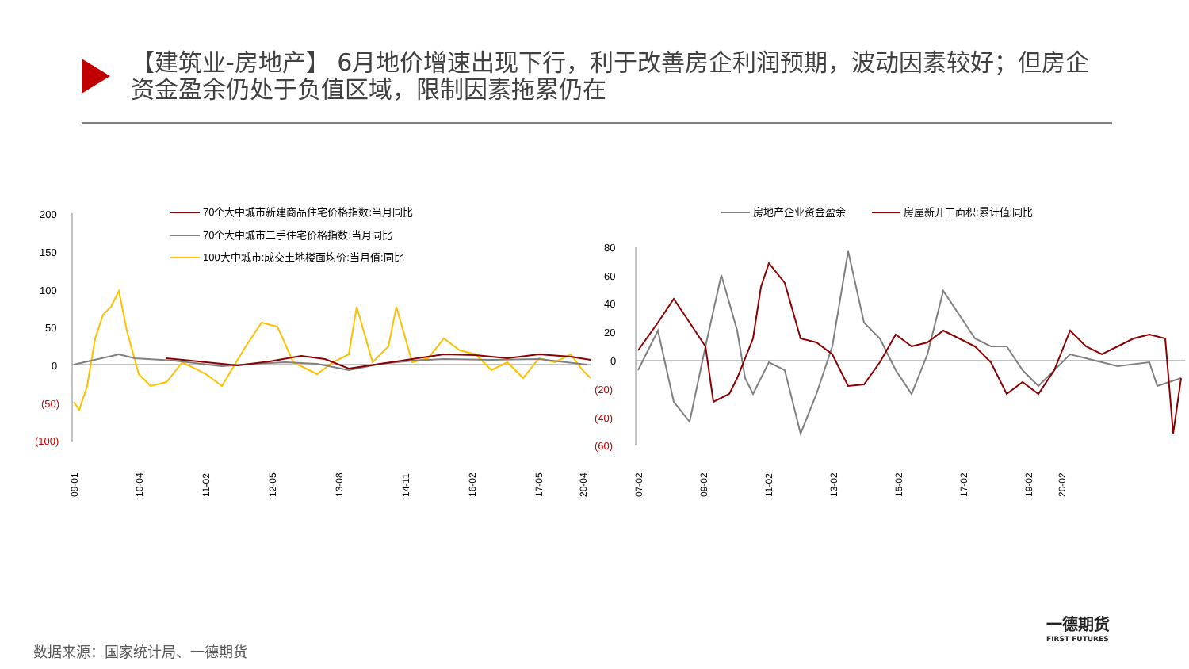【建筑业-房地产】 6月地价增速出现下行，利于改善房企利润预期，波动因素较好；但房企资金盈余仍处于负值区域，限制因素拖累仍在
70个大中城市新建商品住宅价格指数:当月同比
70个大中城市二手住宅价格指数:当月同比
100大中城市:成交土地楼面均价:当月值:同比
200
150
100
50
0
(50)
(100)
09-01
10-04
11-02
12-05
13-08
14-11
16-02
17-05
20-04
房地产企业资金盈余
房屋新开工面积:累计值:同比
80
60
40
20
0
(20)
(40)
(60)
07-02
09-02
11-02
13-02
15-02
17-02
19-02
20-02
一德期货
FIRST FUTURES
数据来源：国家统计局、一德期货